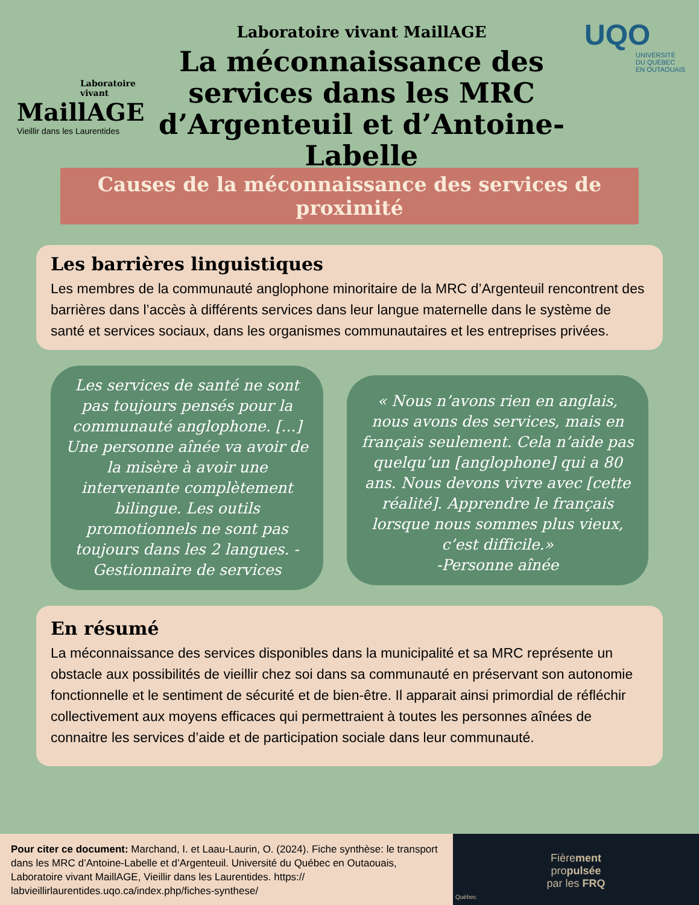Laboratoire
vivant
MaillAGE
Vieillir dans les Laurentides
Laboratoire vivant MaillAGE
La méconnaissance des services dans les MRC d’Argenteuil et d’Antoine-Labelle
UQO
UNIVERSITÉ
DU QUÉBEC
EN OUTAOUAIS
Causes de la méconnaissance des services de proximité
Les barrières linguistiques
Les membres de la communauté anglophone minoritaire de la MRC d’Argenteuil rencontrent des barrières dans l’accès à différents services dans leur langue maternelle dans le système de santé et services sociaux, dans les organismes communautaires et les entreprises privées.
Les services de santé ne sont pas toujours pensés pour la communauté anglophone. [...] Une personne aînée va avoir de la misère à avoir une intervenante complètement bilingue. Les outils promotionnels ne sont pas toujours dans les 2 langues. -Gestionnaire de services
« Nous n’avons rien en anglais, nous avons des services, mais en français seulement. Cela n’aide pas quelqu’un [anglophone] qui a 80 ans. Nous devons vivre avec [cette réalité]. Apprendre le français lorsque nous sommes plus vieux, c’est difficile.»
-Personne aînée
En résumé
La méconnaissance des services disponibles dans la municipalité et sa MRC représente un obstacle aux possibilités de vieillir chez soi dans sa communauté en préservant son autonomie fonctionnelle et le sentiment de sécurité et de bien-être. Il apparait ainsi primordial de réfléchir collectivement aux moyens efficaces qui permettraient à toutes les personnes aînées de connaitre les services d’aide et de participation sociale dans leur communauté.
Pour citer ce document: Marchand, I. et Laau-Laurin, O. (2024). Fiche synthèse: le transport dans les MRC d’Antoine-Labelle et d’Argenteuil. Université du Québec en Outaouais, Laboratoire vivant MaillAGE, Vieillir dans les Laurentides. https:// labvieillirlaurentides.uqo.ca/index.php/fiches-synthese/
Fièrement
propulsée
par les FRQ
Québec